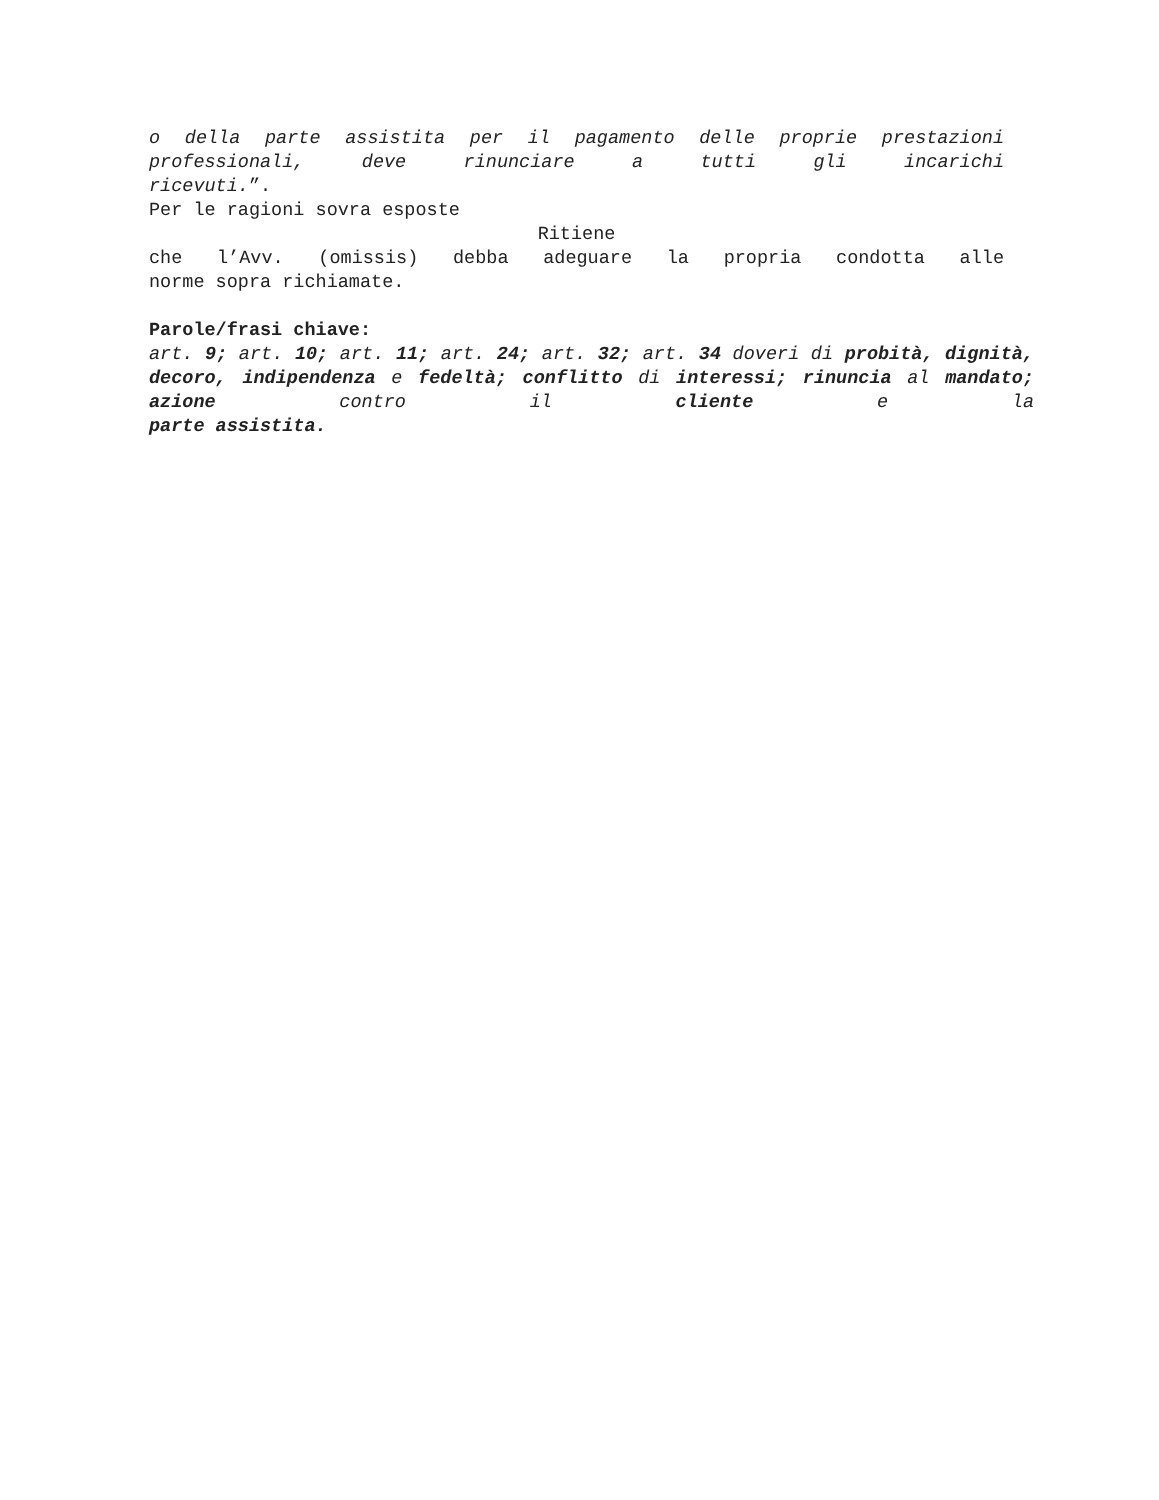o della parte assistita per il pagamento delle proprie prestazioni professionali, deve rinunciare a tutti gli incarichi
ricevuti.”.
Per le ragioni sovra esposte
Ritiene
che l’Avv. (omissis) debba adeguare la propria condotta alle
norme sopra richiamate.
Parole/frasi chiave:
art. 9; art. 10; art. 11; art. 24; art. 32; art. 34 doveri di probità, dignità, decoro, indipendenza e fedeltà; conflitto di interessi; rinuncia al mandato; azione contro il cliente e la
parte assistita.